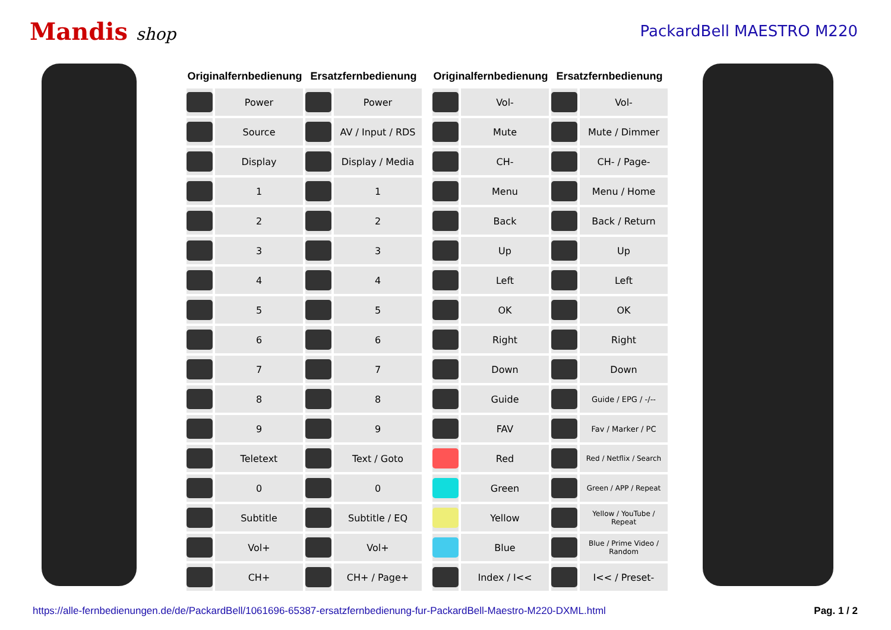Mandis shop PackardBell MAESTRO M220
| Originalfernbedienung | | Ersatzfernbedienung | |
| --- | --- | --- | --- |
| | Power | | Power |
| | Source | | AV / Input / RDS |
| | Display | | Display / Media |
| | 1 | | 1 |
| | 2 | | 2 |
| | 3 | | 3 |
| | 4 | | 4 |
| | 5 | | 5 |
| | 6 | | 6 |
| | 7 | | 7 |
| | 8 | | 8 |
| | 9 | | 9 |
| | Teletext | | Text / Goto |
| | 0 | | 0 |
| | Subtitle | | Subtitle / EQ |
| | Vol+ | | Vol+ |
| | CH+ | | CH+ / Page+ |
| Originalfernbedienung | | Ersatzfernbedienung | |
| --- | --- | --- | --- |
| | Vol- | | Vol- |
| | Mute | | Mute / Dimmer |
| | CH- | | CH- / Page- |
| | Menu | | Menu / Home |
| | Back | | Back / Return |
| | Up | | Up |
| | Left | | Left |
| | OK | | OK |
| | Right | | Right |
| | Down | | Down |
| | Guide | | Guide / EPG / -/-- |
| | FAV | | Fav / Marker / PC |
| | Red | | Red / Netflix / Search |
| | Green | | Green / APP / Repeat |
| | Yellow | | Yellow / YouTube / Repeat |
| | Blue | | Blue / Prime Video / Random |
| | Index / I<< | | I<< / Preset- |
https://alle-fernbedienungen.de/de/PackardBell/1061696-65387-ersatzfernbedienung-fur-PackardBell-Maestro-M220-DXML.html Pag. 1 / 2